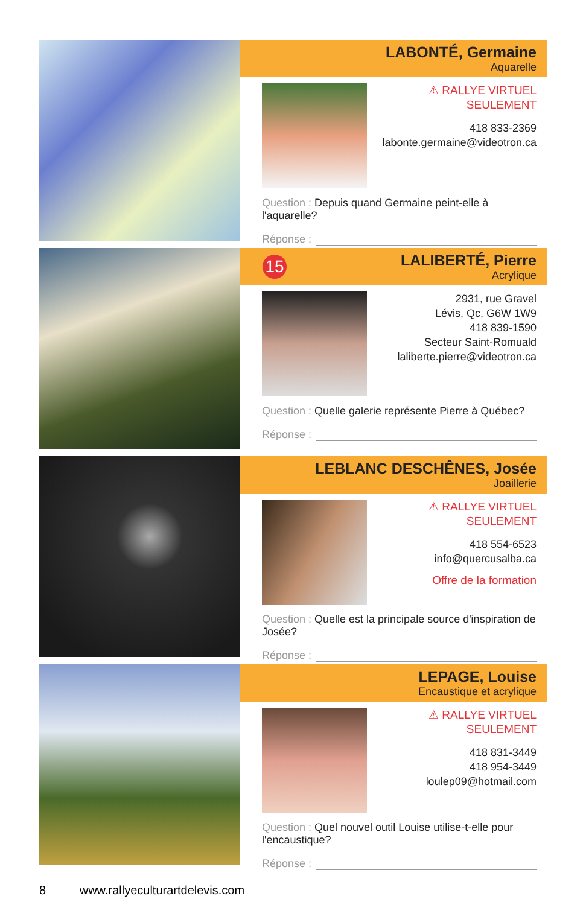LABONTÉ, Germaine
Aquarelle
⚠ RALLYE VIRTUEL SEULEMENT
418 833-2369
labonte.germaine@videotron.ca
Question : Depuis quand Germaine peint-elle à l'aquarelle?
Réponse :
15
LALIBERTÉ, Pierre
Acrylique
2931, rue Gravel
Lévis, Qc, G6W 1W9
418 839-1590
Secteur Saint-Romuald
laliberte.pierre@videotron.ca
Question : Quelle galerie représente Pierre à Québec?
Réponse :
LEBLANC DESCHÊNES, Josée
Joaillerie
⚠ RALLYE VIRTUEL SEULEMENT
418 554-6523
info@quercusalba.ca
Offre de la formation
Question : Quelle est la principale source d'inspiration de Josée?
Réponse :
LEPAGE, Louise
Encaustique et acrylique
⚠ RALLYE VIRTUEL SEULEMENT
418 831-3449
418 954-3449
loulep09@hotmail.com
Question : Quel nouvel outil Louise utilise-t-elle pour l'encaustique?
Réponse :
8 www.rallyeculturartdelevis.com